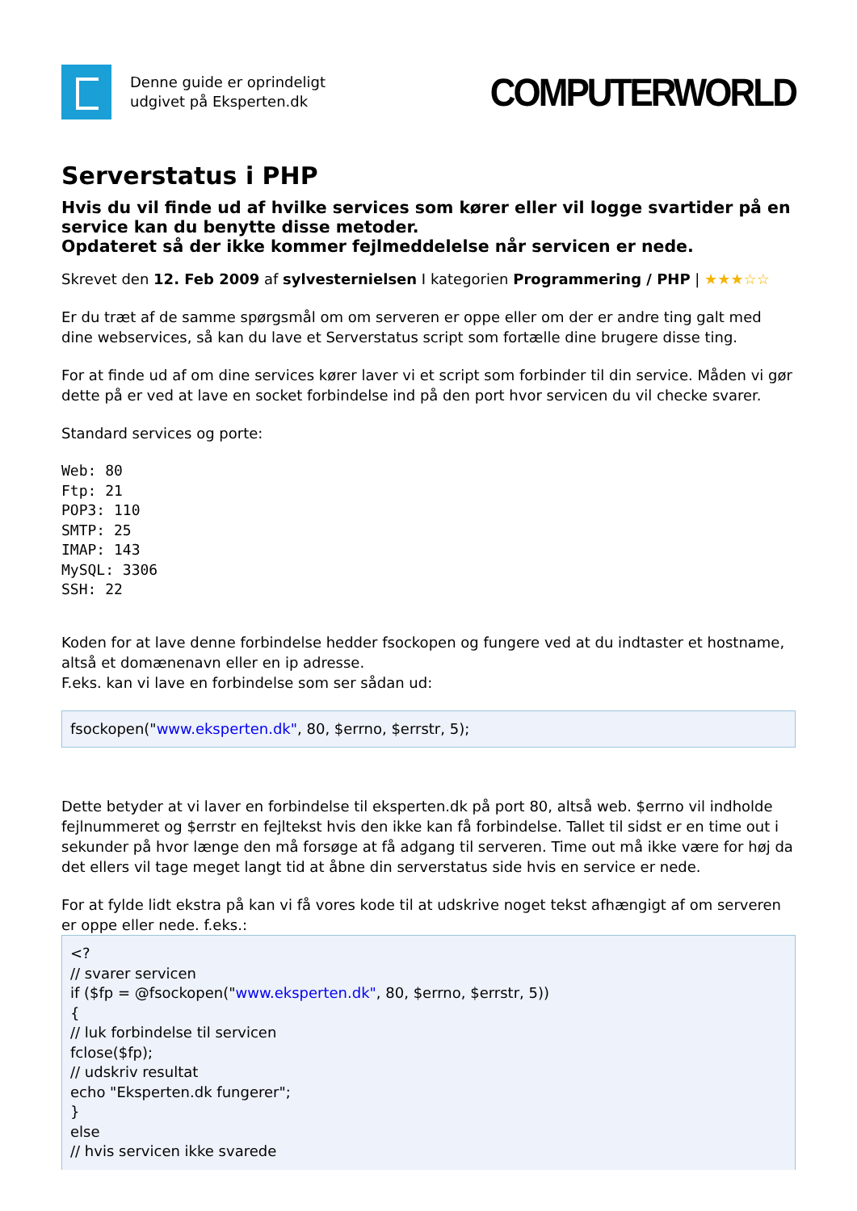Denne guide er oprindeligt
udgivet på Eksperten.dk
COMPUTERWORLD
Serverstatus i PHP
Hvis du vil finde ud af hvilke services som kører eller vil logge svartider på en service kan du benytte disse metoder.
Opdateret så der ikke kommer fejlmeddelelse når servicen er nede.
Skrevet den 12. Feb 2009 af sylvesternielsen I kategorien Programmering / PHP | ★★★☆☆
Er du træt af de samme spørgsmål om om serveren er oppe eller om der er andre ting galt med dine webservices, så kan du lave et Serverstatus script som fortælle dine brugere disse ting.
For at finde ud af om dine services kører laver vi et script som forbinder til din service. Måden vi gør dette på er ved at lave en socket forbindelse ind på den port hvor servicen du vil checke svarer.
Standard services og porte:
Web: 80
Ftp: 21
POP3: 110
SMTP: 25
IMAP: 143
MySQL: 3306
SSH: 22
Koden for at lave denne forbindelse hedder fsockopen og fungere ved at du indtaster et hostname, altså et domænenavn eller en ip adresse.
F.eks. kan vi lave en forbindelse som ser sådan ud:
fsockopen("www.eksperten.dk", 80, $errno, $errstr, 5);
Dette betyder at vi laver en forbindelse til eksperten.dk på port 80, altså web. $errno vil indholde fejlnummeret og $errstr en fejltekst hvis den ikke kan få forbindelse. Tallet til sidst er en time out i sekunder på hvor længe den må forsøge at få adgang til serveren. Time out må ikke være for høj da det ellers vil tage meget langt tid at åbne din serverstatus side hvis en service er nede.
For at fylde lidt ekstra på kan vi få vores kode til at udskrive noget tekst afhængigt af om serveren er oppe eller nede. f.eks.:
<?
// svarer servicen
if ($fp = @fsockopen("www.eksperten.dk", 80, $errno, $errstr, 5))
{
// luk forbindelse til servicen
fclose($fp);
// udskriv resultat
echo "Eksperten.dk fungerer";
}
else
// hvis servicen ikke svarede